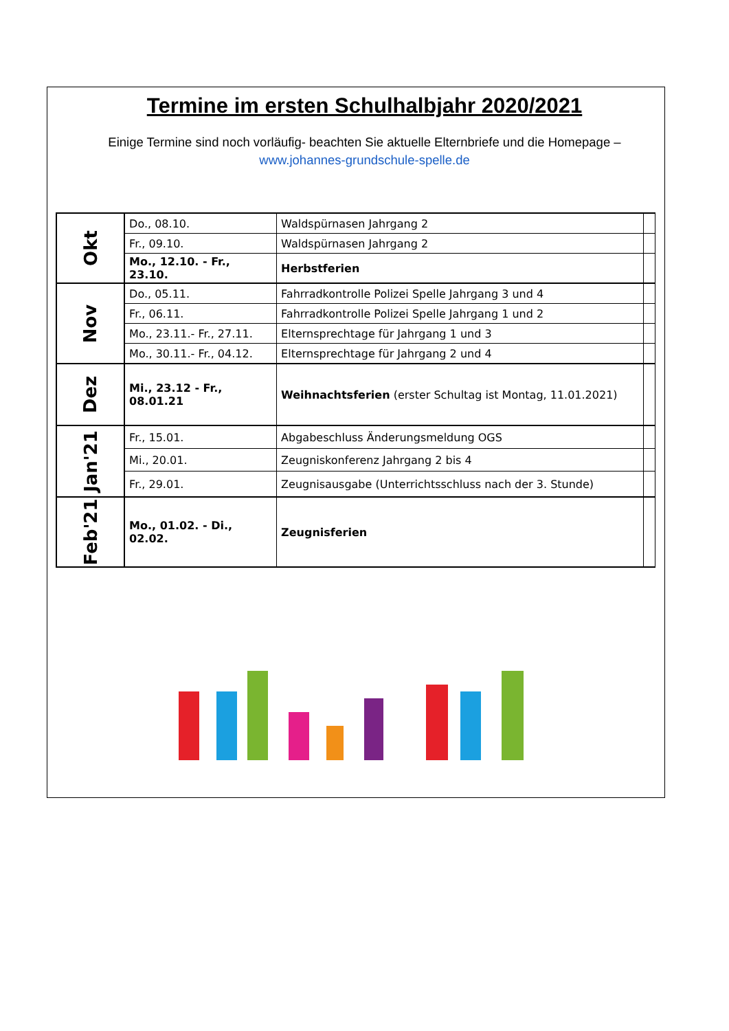Termine im ersten Schulhalbjahr 2020/2021
Einige Termine sind noch vorläufig- beachten Sie aktuelle Elternbriefe und die Homepage –
www.johannes-grundschule-spelle.de
| Okt | Do., 08.10. | Waldspürnasen Jahrgang 2 | |
| | Fr., 09.10. | Waldspürnasen Jahrgang 2 | |
| | Mo., 12.10. - Fr., 23.10. | Herbstferien | |
| Nov | Do., 05.11. | Fahrradkontrolle Polizei Spelle Jahrgang 3 und 4 | |
| | Fr., 06.11. | Fahrradkontrolle Polizei Spelle Jahrgang 1 und 2 | |
| | Mo., 23.11.- Fr., 27.11. | Elternsprechtage für Jahrgang 1 und 3 | |
| | Mo., 30.11.- Fr., 04.12. | Elternsprechtage für Jahrgang 2 und 4 | |
| Dez | Mi., 23.12 - Fr., 08.01.21 | Weihnachtsferien (erster Schultag ist Montag, 11.01.2021) | |
| Jan'21 | Fr., 15.01. | Abgabeschluss Änderungsmeldung OGS | |
| | Mi., 20.01. | Zeugniskonferenz Jahrgang 2 bis 4 | |
| | Fr., 29.01. | Zeugnisausgabe (Unterrichtsschluss nach der 3. Stunde) | |
| Feb'21 | Mo., 01.02. - Di., 02.02. | Zeugnisferien | |